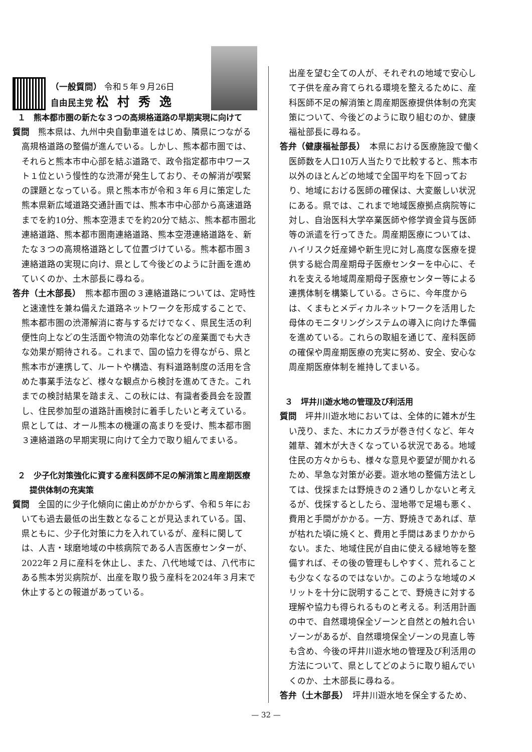（一般質問） 令和５年９月26日
自由民主党 松村秀逸
１　熊本都市圏の新たな３つの高規格道路の早期実現に向けて
質問　熊本県は、九州中央自動車道をはじめ、隣県につながる高規格道路の整備が進んでいる。しかし、熊本都市圏では、それらと熊本市中心部を結ぶ道路で、政令指定都市中ワースト１位という慢性的な渋滞が発生しており、その解消が喫緊の課題となっている。県と熊本市が令和３年６月に策定した熊本県新広域道路交通計画では、熊本市中心部から高速道路までを約10分、熊本空港までを約20分で結ぶ、熊本都市圏北連絡道路、熊本都市圏南連絡道路、熊本空港連絡道路を、新たな３つの高規格道路として位置づけている。熊本都市圏３連絡道路の実現に向け、県として今後どのように計画を進めていくのか、土木部長に尋ねる。
答弁（土木部長）　熊本都市圏の３連絡道路については、定時性と速達性を兼ね備えた道路ネットワークを形成することで、熊本都市圏の渋滞解消に寄与するだけでなく、県民生活の利便性向上などの生活面や物流の効率化などの産業面でも大きな効果が期待される。これまで、国の協力を得ながら、県と熊本市が連携して、ルートや構造、有料道路制度の活用を含めた事業手法など、様々な観点から検討を進めてきた。これまでの検討結果を踏まえ、この秋には、有識者委員会を設置し、住民参加型の道路計画検討に着手したいと考えている。県としては、オール熊本の機運の高まりを受け、熊本都市圏３連絡道路の早期実現に向けて全力で取り組んでまいる。
２　少子化対策強化に資する産科医師不足の解消策と周産期医療提供体制の充実策
質問　全国的に少子化傾向に歯止めがかからず、令和５年においても過去最低の出生数となることが見込まれている。国、県ともに、少子化対策に力を入れているが、産科に関しては、人吉・球磨地域の中核病院である人吉医療センターが、2022年２月に産科を休止し、また、八代地域では、八代市にある熊本労災病院が、出産を取り扱う産科を2024年３月末で休止するとの報道があっている。
出産を望む全ての人が、それぞれの地域で安心して子供を産み育てられる環境を整えるために、産科医師不足の解消策と周産期医療提供体制の充実策について、今後どのように取り組むのか、健康福祉部長に尋ねる。
答弁（健康福祉部長）　本県における医療施設で働く医師数を人口10万人当たりで比較すると、熊本市以外のほとんどの地域で全国平均を下回っており、地域における医師の確保は、大変厳しい状況にある。県では、これまで地域医療拠点病院等に対し、自治医科大学卒業医師や修学資金貸与医師等の派遣を行ってきた。周産期医療については、ハイリスク妊産婦や新生児に対し高度な医療を提供する総合周産期母子医療センターを中心に、それを支える地域周産期母子医療センター等による連携体制を構築している。さらに、今年度からは、くまもとメディカルネットワークを活用した母体のモニタリングシステムの導入に向けた準備を進めている。これらの取組を通じて、産科医師の確保や周産期医療の充実に努め、安全、安心な周産期医療体制を維持してまいる。
３　坪井川遊水地の管理及び利活用
質問　坪井川遊水地においては、全体的に雑木が生い茂り、また、木にカズラが巻き付くなど、年々雑草、雑木が大きくなっている状況である。地域住民の方々からも、様々な意見や要望が聞かれるため、早急な対策が必要。遊水地の整備方法としては、伐採または野焼きの２通りしかないと考えるが、伐採するとしたら、湿地帯で足場も悪く、費用と手間がかかる。一方、野焼きであれば、草が枯れた頃に焼くと、費用と手間はあまりかからない。また、地域住民が自由に使える緑地等を整備すれば、その後の管理もしやすく、荒れることも少なくなるのではないか。このような地域のメリットを十分に説明することで、野焼きに対する理解や協力も得られるものと考える。利活用計画の中で、自然環境保全ゾーンと自然との触れ合いゾーンがあるが、自然環境保全ゾーンの見直し等も含め、今後の坪井川遊水地の管理及び利活用の方法について、県としてどのように取り組んでいくのか、土木部長に尋ねる。
答弁（土木部長）　坪井川遊水地を保全するため、
— 32 —